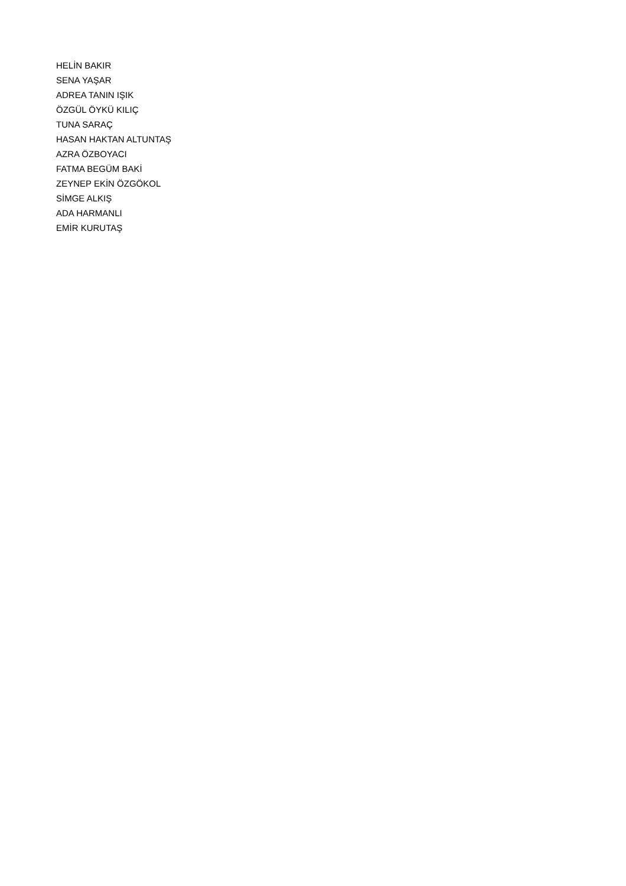HELİN BAKIR
SENA YAŞAR
ADREA TANIN IŞIK
ÖZGÜL ÖYKÜ KILIÇ
TUNA SARAÇ
HASAN HAKTAN ALTUNTAŞ
AZRA ÖZBOYACI
FATMA BEGÜM BAKİ
ZEYNEP EKİN ÖZGÖKOL
SİMGE ALKIŞ
ADA HARMANLI
EMİR KURUTAŞ